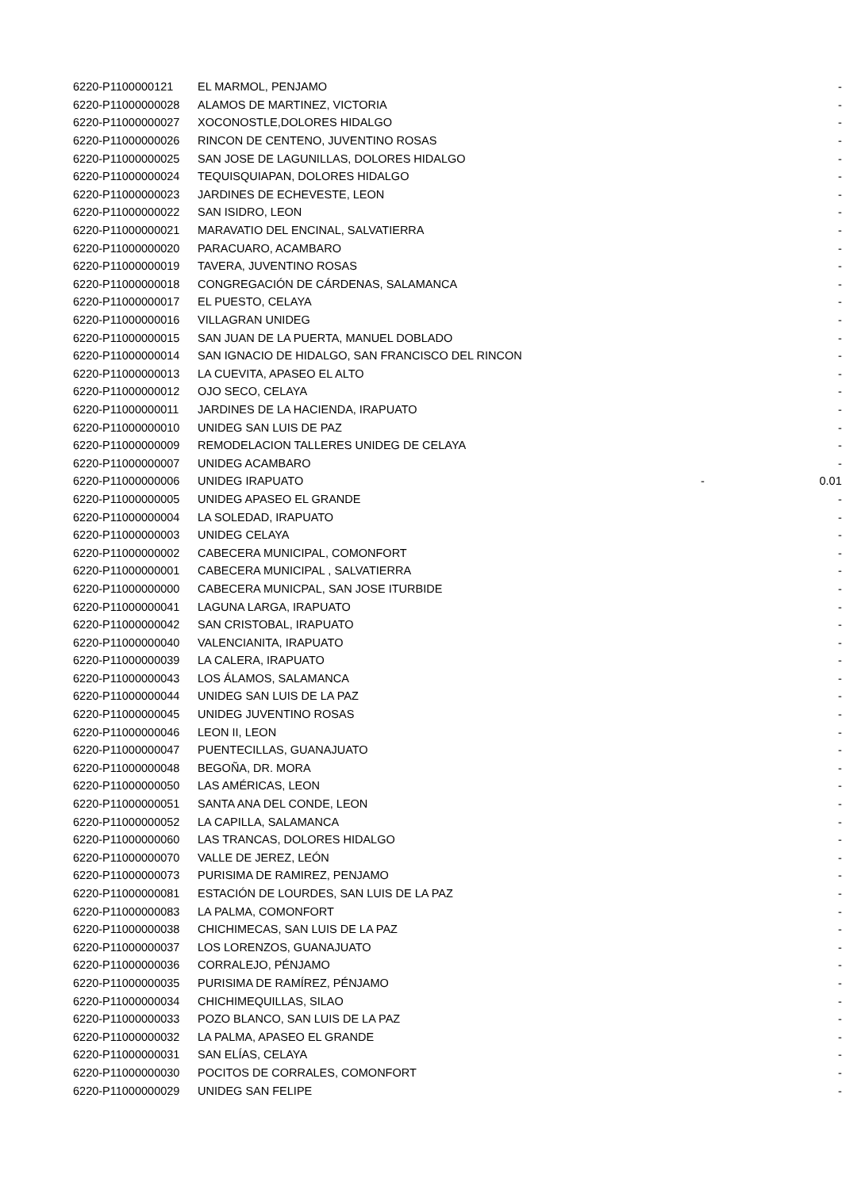| 6220-P1100000121 | EL MARMOL, PENJAMO | | - |
| 6220-P11000000028 | ALAMOS DE MARTINEZ, VICTORIA | | - |
| 6220-P11000000027 | XOCONOSTLE,DOLORES HIDALGO | | - |
| 6220-P11000000026 | RINCON DE CENTENO, JUVENTINO ROSAS | | - |
| 6220-P11000000025 | SAN JOSE DE LAGUNILLAS, DOLORES HIDALGO | | - |
| 6220-P11000000024 | TEQUISQUIAPAN, DOLORES HIDALGO | | - |
| 6220-P11000000023 | JARDINES DE ECHEVESTE, LEON | | - |
| 6220-P11000000022 | SAN ISIDRO, LEON | | - |
| 6220-P11000000021 | MARAVATIO DEL ENCINAL, SALVATIERRA | | - |
| 6220-P11000000020 | PARACUARO, ACAMBARO | | - |
| 6220-P11000000019 | TAVERA, JUVENTINO ROSAS | | - |
| 6220-P11000000018 | CONGREGACIÓN DE CÁRDENAS, SALAMANCA | | - |
| 6220-P11000000017 | EL PUESTO, CELAYA | | - |
| 6220-P11000000016 | VILLAGRAN UNIDEG | | - |
| 6220-P11000000015 | SAN JUAN DE LA PUERTA, MANUEL DOBLADO | | - |
| 6220-P11000000014 | SAN IGNACIO DE HIDALGO, SAN FRANCISCO DEL RINCON | | - |
| 6220-P11000000013 | LA CUEVITA, APASEO EL ALTO | | - |
| 6220-P11000000012 | OJO SECO, CELAYA | | - |
| 6220-P11000000011 | JARDINES DE LA HACIENDA, IRAPUATO | | - |
| 6220-P11000000010 | UNIDEG SAN LUIS DE PAZ | | - |
| 6220-P11000000009 | REMODELACION TALLERES UNIDEG DE CELAYA | | - |
| 6220-P11000000007 | UNIDEG ACAMBARO | | - |
| 6220-P11000000006 | UNIDEG IRAPUATO | - | 0.01 |
| 6220-P11000000005 | UNIDEG APASEO EL GRANDE | | - |
| 6220-P11000000004 | LA SOLEDAD, IRAPUATO | | - |
| 6220-P11000000003 | UNIDEG CELAYA | | - |
| 6220-P11000000002 | CABECERA MUNICIPAL, COMONFORT | | - |
| 6220-P11000000001 | CABECERA MUNICIPAL , SALVATIERRA | | - |
| 6220-P11000000000 | CABECERA MUNICPAL, SAN JOSE ITURBIDE | | - |
| 6220-P11000000041 | LAGUNA LARGA, IRAPUATO | | - |
| 6220-P11000000042 | SAN CRISTOBAL, IRAPUATO | | - |
| 6220-P11000000040 | VALENCIANITA, IRAPUATO | | - |
| 6220-P11000000039 | LA CALERA, IRAPUATO | | - |
| 6220-P11000000043 | LOS ÁLAMOS, SALAMANCA | | - |
| 6220-P11000000044 | UNIDEG SAN LUIS DE LA PAZ | | - |
| 6220-P11000000045 | UNIDEG JUVENTINO ROSAS | | - |
| 6220-P11000000046 | LEON II, LEON | | - |
| 6220-P11000000047 | PUENTECILLAS, GUANAJUATO | | - |
| 6220-P11000000048 | BEGOÑA, DR. MORA | | - |
| 6220-P11000000050 | LAS AMÉRICAS, LEON | | - |
| 6220-P11000000051 | SANTA ANA DEL CONDE, LEON | | - |
| 6220-P11000000052 | LA CAPILLA, SALAMANCA | | - |
| 6220-P11000000060 | LAS TRANCAS, DOLORES HIDALGO | | - |
| 6220-P11000000070 | VALLE DE JEREZ, LEÓN | | - |
| 6220-P11000000073 | PURISIMA DE RAMIREZ, PENJAMO | | - |
| 6220-P11000000081 | ESTACIÓN DE LOURDES, SAN LUIS DE LA PAZ | | - |
| 6220-P11000000083 | LA PALMA, COMONFORT | | - |
| 6220-P11000000038 | CHICHIMECAS, SAN LUIS DE LA PAZ | | - |
| 6220-P11000000037 | LOS LORENZOS, GUANAJUATO | | - |
| 6220-P11000000036 | CORRALEJO, PÉNJAMO | | - |
| 6220-P11000000035 | PURISIMA DE RAMÍREZ, PÉNJAMO | | - |
| 6220-P11000000034 | CHICHIMEQUILLAS, SILAO | | - |
| 6220-P11000000033 | POZO BLANCO, SAN LUIS DE LA PAZ | | - |
| 6220-P11000000032 | LA PALMA, APASEO EL GRANDE | | - |
| 6220-P11000000031 | SAN ELÍAS, CELAYA | | - |
| 6220-P11000000030 | POCITOS DE CORRALES, COMONFORT | | - |
| 6220-P11000000029 | UNIDEG SAN FELIPE | | - |